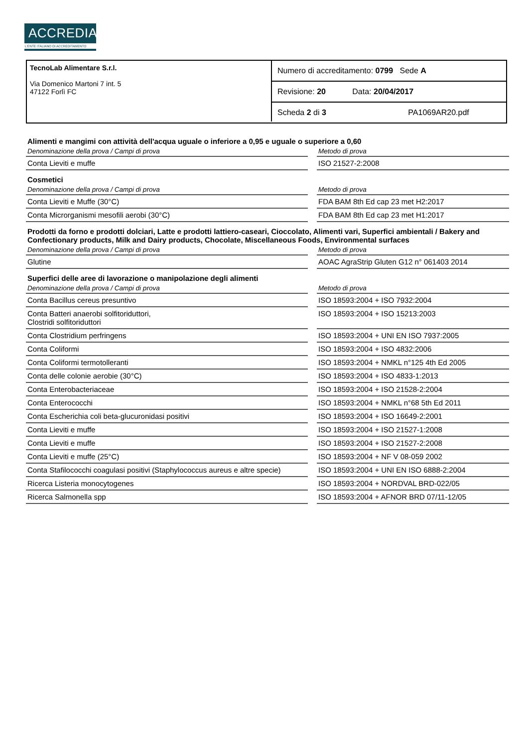ACCREDIA
L'ENTE ITALIANO DI ACCREDITAMENTO
TecnoLab Alimentare S.r.l.
Via Domenico Martoni 7 int. 5
47122 Forlì FC
Numero di accreditamento: 0799 Sede A
Revisione: 20 Data: 20/04/2017
Scheda 2 di 3 PA1069AR20.pdf
| Alimenti e mangimi con attività dell'acqua uguale o inferiore a 0,95 e uguale o superiore a 0,60 | | |
| Denominazione della prova / Campi di prova | | Metodo di prova |
| Conta Lieviti e muffe | | ISO 21527-2:2008 |
| Cosmetici | | |
| Denominazione della prova / Campi di prova | | Metodo di prova |
| Conta Lieviti e Muffe (30°C) | | FDA BAM 8th Ed cap 23 met H2:2017 |
| Conta Microrganismi mesofili aerobi (30°C) | | FDA BAM 8th Ed cap 23 met H1:2017 |
| Prodotti da forno e prodotti dolciari, Latte e prodotti lattiero-caseari, Cioccolato, Alimenti vari, Superfici ambientali / Bakery and Confectionary products, Milk and Dairy products, Chocolate, Miscellaneous Foods, Environmental surfaces | | |
| Denominazione della prova / Campi di prova | | Metodo di prova |
| Glutine | | AOAC AgraStrip Gluten G12 n° 061403 2014 |
| Superfici delle aree di lavorazione o manipolazione degli alimenti | | |
| Denominazione della prova / Campi di prova | | Metodo di prova |
| Conta Bacillus cereus presuntivo | | ISO 18593:2004 + ISO 7932:2004 |
| Conta Batteri anaerobi solfitoriduttori, Clostridi solfitoriduttori | | ISO 18593:2004 + ISO 15213:2003 |
| Conta Clostridium perfringens | | ISO 18593:2004 + UNI EN ISO 7937:2005 |
| Conta Coliformi | | ISO 18593:2004 + ISO 4832:2006 |
| Conta Coliformi termotolleranti | | ISO 18593:2004 + NMKL n°125 4th Ed 2005 |
| Conta delle colonie aerobie (30°C) | | ISO 18593:2004 + ISO 4833-1:2013 |
| Conta Enterobacteriaceae | | ISO 18593:2004 + ISO 21528-2:2004 |
| Conta Enterococchi | | ISO 18593:2004 + NMKL n°68 5th Ed 2011 |
| Conta Escherichia coli beta-glucuronidasi positivi | | ISO 18593:2004 + ISO 16649-2:2001 |
| Conta Lieviti e muffe | | ISO 18593:2004 + ISO 21527-1:2008 |
| Conta Lieviti e muffe | | ISO 18593:2004 + ISO 21527-2:2008 |
| Conta Lieviti e muffe (25°C) | | ISO 18593:2004 + NF V 08-059 2002 |
| Conta Stafilococchi coagulasi positivi (Staphylococcus aureus e altre specie) | | ISO 18593:2004 + UNI EN ISO 6888-2:2004 |
| Ricerca Listeria monocytogenes | | ISO 18593:2004 + NORDVAL BRD-022/05 |
| Ricerca Salmonella spp | | ISO 18593:2004 + AFNOR BRD 07/11-12/05 |